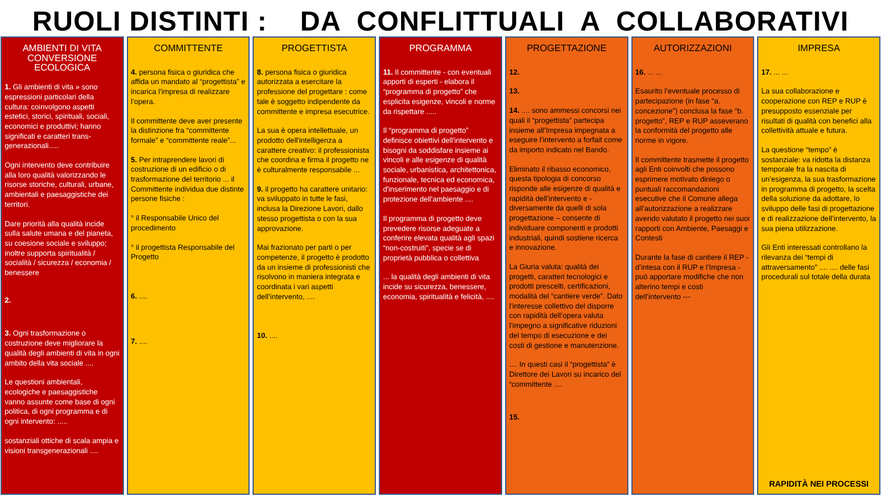RUOLI DISTINTI : DA CONFLITTUALI A COLLABORATIVI
AMBIENTI DI VITA
CONVERSIONE ECOLOGICA
1. Gli ambienti di vita » sono espressioni particolari della cultura: coinvolgono aspetti estetici, storici, spirituali, sociali, economici e produttivi; hanno significati e caratteri trans-generazionali.....
Ogni intervento deve contribuire alla loro qualità valorizzando le risorse storiche, culturali, urbane, ambientali e paesaggistiche dei territori.
Dare priorità alla qualità incide sulla salute umana e del pianeta, su coesione sociale e sviluppo; inoltre supporta spiritualità / socialità / sicurezza / economia / benessere
2.
3. Ogni trasformazione o costruzione deve migliorare la qualità degli ambienti di vita in ogni ambito della vita sociale ....
Le questioni ambientali, ecologiche e paesaggistiche vanno assunte come base di ogni politica, di ogni programma e di ogni intervento: .....
sostanziali ottiche di scala ampia e visioni transgenerazionali ....
COMMITTENTE
4. persona fisica o giuridica che affida un mandato al “progettista” e incarica l'impresa di realizzare l’opera.
Il committente deve aver presente la distinzione fra “committente formale” e “committente reale”...
5. Per intraprendere lavori di costruzione di un edificio o di trasformazione del territorio ... il Committente individua due distinte persone fisiche :
° il Responsabile Unico del procedimento
° il progettista Responsabile del Progetto
6. ....
7. ....
PROGETTISTA
8. persona fisica o giuridica autorizzata a esercitare la professione del progettare : come tale è soggetto indipendente da committente e impresa esecutrice.
La sua è opera intellettuale, un prodotto dell'intelligenza a carattere creativo: il professionista che coordina e firma il progetto ne è culturalmente responsabile ...
9. il progetto ha carattere unitario: va sviluppato in tutte le fasi, inclusa la Direzione Lavori, dallo stesso progettista o con la sua approvazione.
Mai frazionato per parti o per competenze, il progetto è prodotto da un insieme di professionisti che risolvono in maniera integrata e coordinata i vari aspetti dell’intervento, ....
10. ....
PROGRAMMA
11. Il committente - con eventuali apporti di esperti - elabora il “programma di progetto” che esplicita esigenze, vincoli e norme da rispettare .....
Il “programma di progetto” definisce obiettivi dell'intervento e bisogni da soddisfare insieme ai vincoli e alle esigenze di qualità sociale, urbanistica, architettonica, funzionale, tecnica ed economica, d'inserimento nel paesaggio e di protezione dell'ambiente ....
Il programma di progetto deve prevedere risorse adeguate a conferire elevata qualità agli spazi “non-costruiti”, specie se di proprietà pubblica o collettiva
... la qualità degli ambienti di vita incide su sicurezza, benessere, economia, spiritualità e felicità, ....
PROGETTAZIONE
12.
13.
14. .... sono ammessi concorsi nei quali il “progettista” partecipa insieme all’Impresa impegnata a eseguire l’intervento a forfait come da importo indicato nel Bando.
Eliminato il ribasso economico, questa tipologia di concorso risponde alle esigenze di qualità e rapidità dell’intervento e - diversamente da quelli di sola progettazione – consente di individuare componenti e prodotti industriali, quindi sostiene ricerca e innovazione.
La Giuria valuta: qualità dei progetti, caratteri tecnologici e prodotti prescelti, certificazioni, modalità del “cantiere verde”. Dato l’interesse collettivo del disporre con rapidità dell’opera valuta l’impegno a significative riduzioni del tempo di esecuzione e dei costi di gestione e manutenzione.
.... In questi casi il “progettista” è Direttore dei Lavori su incarico del “committente ....
15.
AUTORIZZAZIONI
16. ... ...
Esaurito l’eventuale processo di partecipazione (in fase “a. concezione”) conclusa la fase “b. progetto”, REP e RUP asseverano la conformità del progetto alle norme in vigore.
Il committente trasmette il progetto agli Enti coinvolti che possono esprimere motivato diniego o puntuali raccomandazioni esecutive che il Comune allega all’autorizzazione a realizzare avendo valutato il progetto nei suoi rapporti con Ambiente, Paesaggi e Contesti
Durante la fase di cantiere il REP - d’intesa con il RUP e l’Impresa - può apportare modifiche che non alterino tempi e costi dell’intervento ---
IMPRESA
17. ... ...
La sua collaborazione e cooperazione con REP e RUP è presupposto essenziale per risultati di qualità con benefici alla collettività attuale e futura.
La questione “tempo” è sostanziale: va ridotta la distanza temporale fra la nascita di un’esigenza, la sua trasformazione in programma di progetto, la scelta della soluzione da adottare, lo sviluppo delle fasi di progettazione e di realizzazione dell’intervento, la sua piena utilizzazione.
Gli Enti interessati controllano la rilevanza dei “tempi di attraversamento” .... .... delle fasi procedurali sul totale della durata
RAPIDITÀ NEI PROCESSI